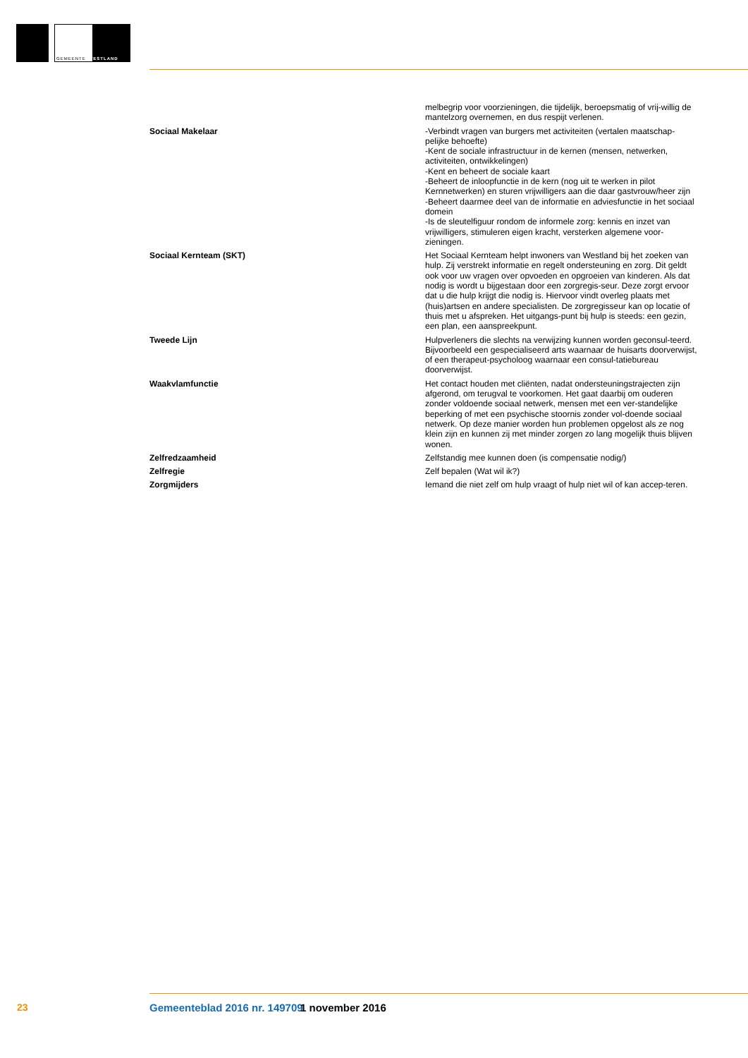GEMEENTE WESTLAND
| | melbegrip voor voorzieningen, die tijdelijk, beroepsmatig of vrij-willig de mantelzorg overnemen, en dus respijt verlenen. |
| Sociaal Makelaar | -Verbindt vragen van burgers met activiteiten (vertalen maatschap-pelijke behoefte) -Kent de sociale infrastructuur in de kernen (mensen, netwerken, activiteiten, ontwikkelingen) -Kent en beheert de sociale kaart -Beheert de inloopfunctie in de kern (nog uit te werken in pilot Kernnetwerken) en sturen vrijwilligers aan die daar gastvrouw/heer zijn -Beheert daarmee deel van de informatie en adviesfunctie in het sociaal domein -Is de sleutelfiguur rondom de informele zorg: kennis en inzet van vrijwilligers, stimuleren eigen kracht, versterken algemene voor-zieningen. |
| Sociaal Kernteam (SKT) | Het Sociaal Kernteam helpt inwoners van Westland bij het zoeken van hulp. Zij verstrekt informatie en regelt ondersteuning en zorg. Dit geldt ook voor uw vragen over opvoeden en opgroeien van kinderen. Als dat nodig is wordt u bijgestaan door een zorgregis-seur. Deze zorgt ervoor dat u die hulp krijgt die nodig is. Hiervoor vindt overleg plaats met (huis)artsen en andere specialisten. De zorgregisseur kan op locatie of thuis met u afspreken. Het uitgangs-punt bij hulp is steeds: een gezin, een plan, een aanspreekpunt. |
| Tweede Lijn | Hulpverleners die slechts na verwijzing kunnen worden geconsul-teerd. Bijvoorbeeld een gespecialiseerd arts waarnaar de huisarts doorverwijst, of een therapeut-psycholoog waarnaar een consul-tatiebureau doorverwijst. |
| Waakvlamfunctie | Het contact houden met cliënten, nadat ondersteuningstrajecten zijn afgerond, om terugval te voorkomen. Het gaat daarbij om ouderen zonder voldoende sociaal netwerk, mensen met een ver-standelijke beperking of met een psychische stoornis zonder vol-doende sociaal netwerk. Op deze manier worden hun problemen opgelost als ze nog klein zijn en kunnen zij met minder zorgen zo lang mogelijk thuis blijven wonen. |
| Zelfredzaamheid | Zelfstandig mee kunnen doen (is compensatie nodig/) |
| Zelfregie | Zelf bepalen (Wat wil ik?) |
| Zorgmijders | Iemand die niet zelf om hulp vraagt of hulp niet wil of kan accep-teren. |
23 Gemeenteblad 2016 nr. 149709 1 november 2016